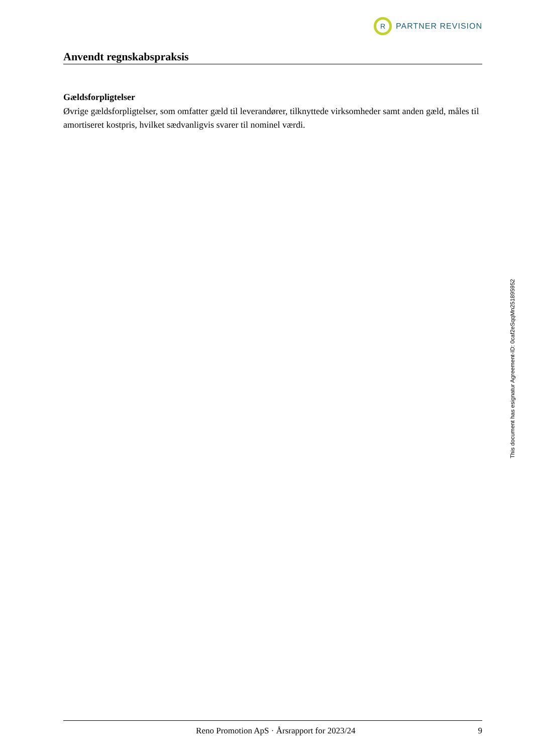R
PARTNER REVISION
Anvendt regnskabspraksis
Gældsforpligtelser
Øvrige gældsforpligtelser, som omfatter gæld til leverandører, tilknyttede virksomheder samt anden gæld, måles til amortiseret kostpris, hvilket sædvanligvis svarer til nominel værdi.
Reno Promotion ApS · Årsrapport for 2023/24 9
This document has esignatur Agreement-ID: 0caf2eSqqMn251895952